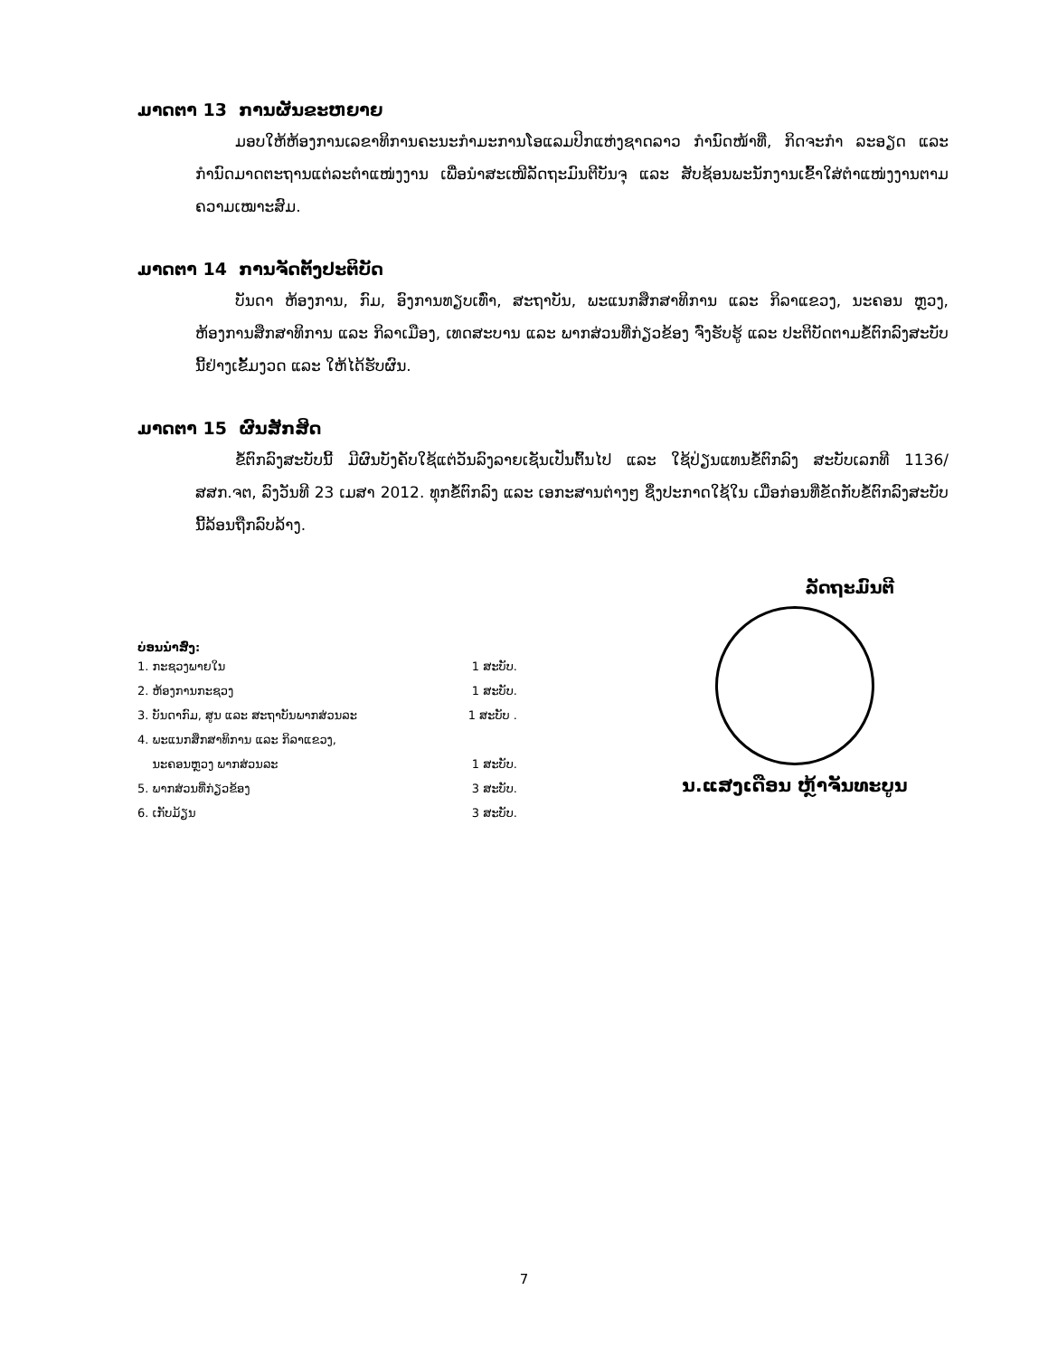ມາດຕາ 13 ການຜັນຂະຫຍາຍ
ມອບໃຫ້ຫ້ອງການເລຂາທິການຄະນະກຳມະການໂອແລມປິກແຫ່ງຊາດລາວ ກຳນົດໜ້າທີ່, ກິດຈະກຳ ລະອຽດ ແລະ ກຳນົດມາດຕະຖານແຕ່ລະຕຳແໜ່ງງານ ເພື່ອນຳສະເໜີລັດຖະມົນຕີບັນຈຸ ແລະ ສັບຊ້ອນພະນັກງານເຂົ້າໃສ່ຕຳແໜ່ງງານຕາມຄວາມເໝາະສົມ.
ມາດຕາ 14 ການຈັດຕັ້ງປະຕິບັດ
ບັນດາ ຫ້ອງການ, ກົມ, ອົງການທຽບເທົ່າ, ສະຖາບັນ, ພະແນກສຶກສາທິການ ແລະ ກິລາແຂວງ, ນະຄອນ ຫຼວງ, ຫ້ອງການສຶກສາທິການ ແລະ ກິລາເມືອງ, ເທດສະບານ ແລະ ພາກສ່ວນທີ່ກ່ຽວຂ້ອງ ຈົ່ງຮັບຮູ້ ແລະ ປະຕິບັດຕາມຂໍ້ຕົກລົງສະບັບນີ້ຢ່າງເຂັ້ມງວດ ແລະ ໃຫ້ໄດ້ຮັບຜົນ.
ມາດຕາ 15 ຜົນສັກສິດ
ຂໍ້ຕົກລົງສະບັບນີ້ ມີຜົນບັງຄັບໃຊ້ແຕ່ວັນລົງລາຍເຊັນເປັນຕົ້ນໄປ ແລະ ໃຊ້ປ່ຽນແທນຂໍ້ຕົກລົງ ສະບັບເລກທີ 1136/ສສກ.ຈຕ, ລົງວັນທີ 23 ເມສາ 2012. ທຸກຂໍ້ຕົກລົງ ແລະ ເອກະສານຕ່າງໆ ຊຶ່ງປະກາດໃຊ້ໃນ ເມື່ອກ່ອນທີ່ຂັດກັບຂໍ້ຕົກລົງສະບັບນີ້ລ້ອນຖືກລົບລ້າງ.
ບ່ອນນຳສົ່ງ:
1. ກະຊວງພາຍໃນ 1 ສະບັບ.
2. ຫ້ອງການກະຊວງ 1 ສະບັບ.
3. ບັນດາກົມ, ສູນ ແລະ ສະຖາບັນພາກສ່ວນລະ 1 ສະບັບ .
4. ພະແນກສຶກສາທິການ ແລະ ກິລາແຂວງ,
ນະຄອນຫຼວງ ພາກສ່ວນລະ 1 ສະບັບ.
5. ພາກສ່ວນທີ່ກ່ຽວຂ້ອງ 3 ສະບັບ.
6. ເກັບມ້ຽນ 3 ສະບັບ.
ລັດຖະມົນຕີ
ນ.ແສງເດືອນ ຫຼ້າຈັນທະບູນ
7